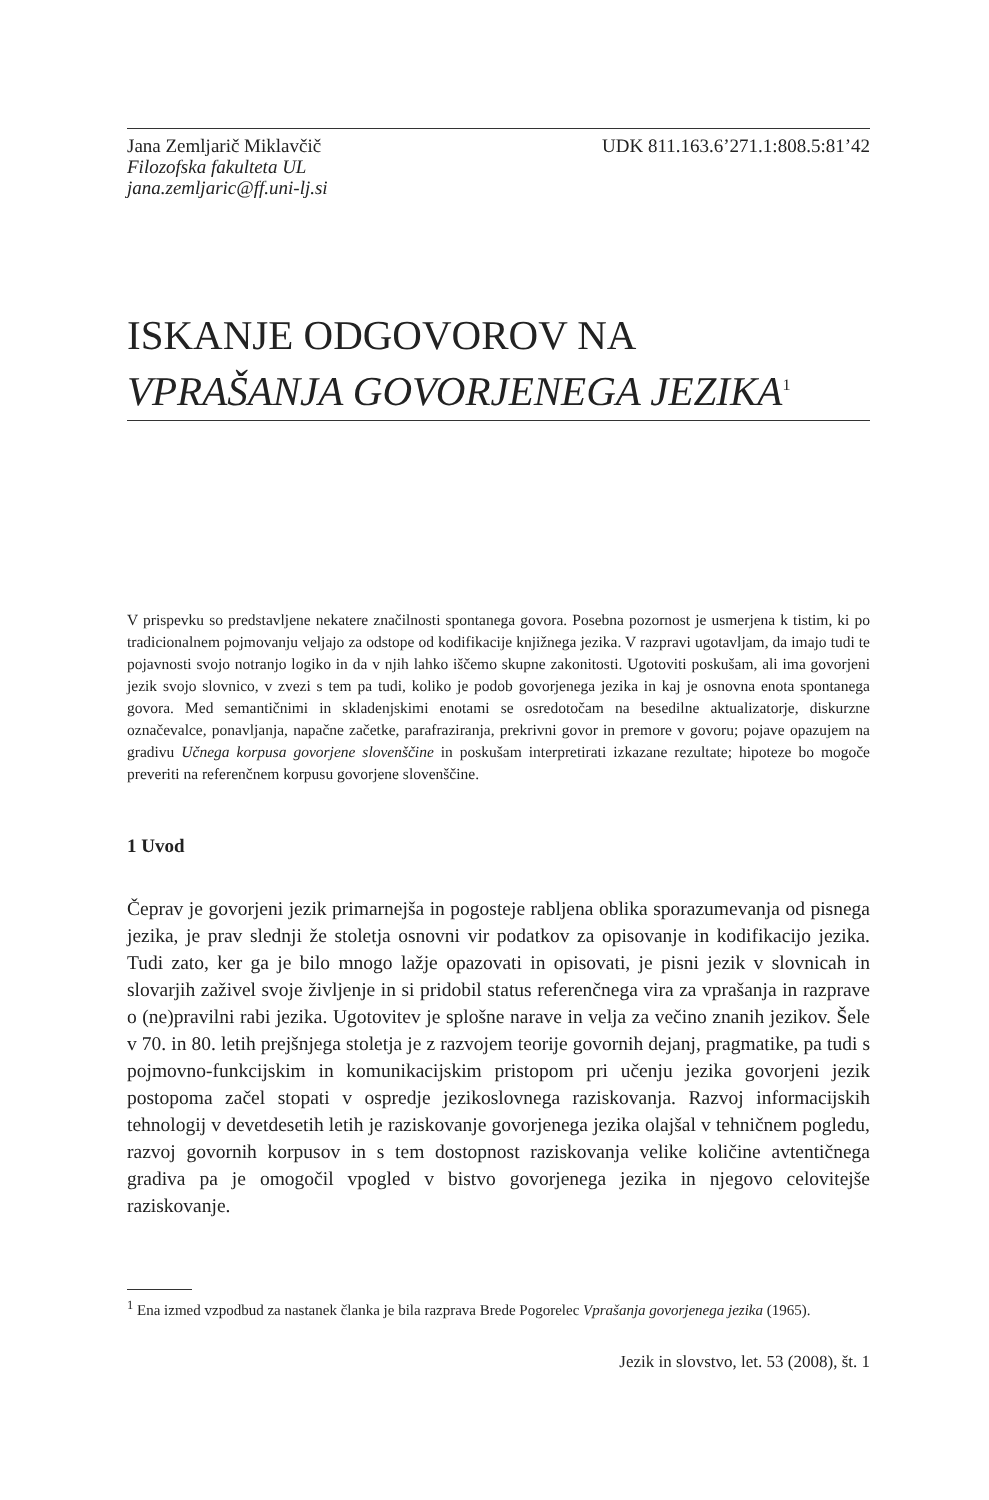Jana Zemljarič Miklavčič
Filozofska fakulteta UL
jana.zemljaric@ff.uni-lj.si
UDK 811.163.6’271.1:808.5:81’42
ISKANJE ODGOVOROV NA
VPRAŠANJA GOVORJENEGA JEZIKA<sup>1</sup>
V prispevku so predstavljene nekatere značilnosti spontanega govora. Posebna pozornost je usmerjena k tistim, ki po tradicionalnem pojmovanju veljajo za odstope od kodifikacije knjižnega jezika. V razpravi ugotavljam, da imajo tudi te pojavnosti svojo notranjo logiko in da v njih lahko iščemo skupne zakonitosti. Ugotoviti poskušam, ali ima govorjeni jezik svojo slovnico, v zvezi s tem pa tudi, koliko je podob govorjenega jezika in kaj je osnovna enota spontanega govora. Med semantičnimi in skladenjskimi enotami se osredotočam na besedilne aktualizatorje, diskurzne označevalce, ponavljanja, napačne začetke, parafraziranja, prekrivni govor in premore v govoru; pojave opazujem na gradivu Učnega korpusa govorjene slovenščine in poskušam interpretirati izkazane rezultate; hipoteze bo mogoče preveriti na referenčnem korpusu govorjene slovenščine.
1 Uvod
Čeprav je govorjeni jezik primarnejša in pogosteje rabljena oblika sporazumevanja od pisnega jezika, je prav slednji že stoletja osnovni vir podatkov za opisovanje in kodifikacijo jezika. Tudi zato, ker ga je bilo mnogo lažje opazovati in opisovati, je pisni jezik v slovnicah in slovarjih zaživel svoje življenje in si pridobil status referenčnega vira za vprašanja in razprave o (ne)pravilni rabi jezika. Ugotovitev je splošne narave in velja za večino znanih jezikov. Šele v 70. in 80. letih prejšnjega stoletja je z razvojem teorije govornih dejanj, pragmatike, pa tudi s pojmovno-funkcijskim in komunikacijskim pristopom pri učenju jezika govorjeni jezik postopoma začel stopati v ospredje jezikoslovnega raziskovanja. Razvoj informacijskih tehnologij v devetdesetih letih je raziskovanje govorjenega jezika olajšal v tehničnem pogledu, razvoj govornih korpusov in s tem dostopnost raziskovanja velike količine avtentičnega gradiva pa je omogočil vpogled v bistvo govorjenega jezika in njegovo celovitejše raziskovanje.
<sup>1</sup> Ena izmed vzpodbud za nastanek članka je bila razprava Brede Pogorelec Vprašanja govorjenega jezika (1965).
Jezik in slovstvo, let. 53 (2008), št. 1